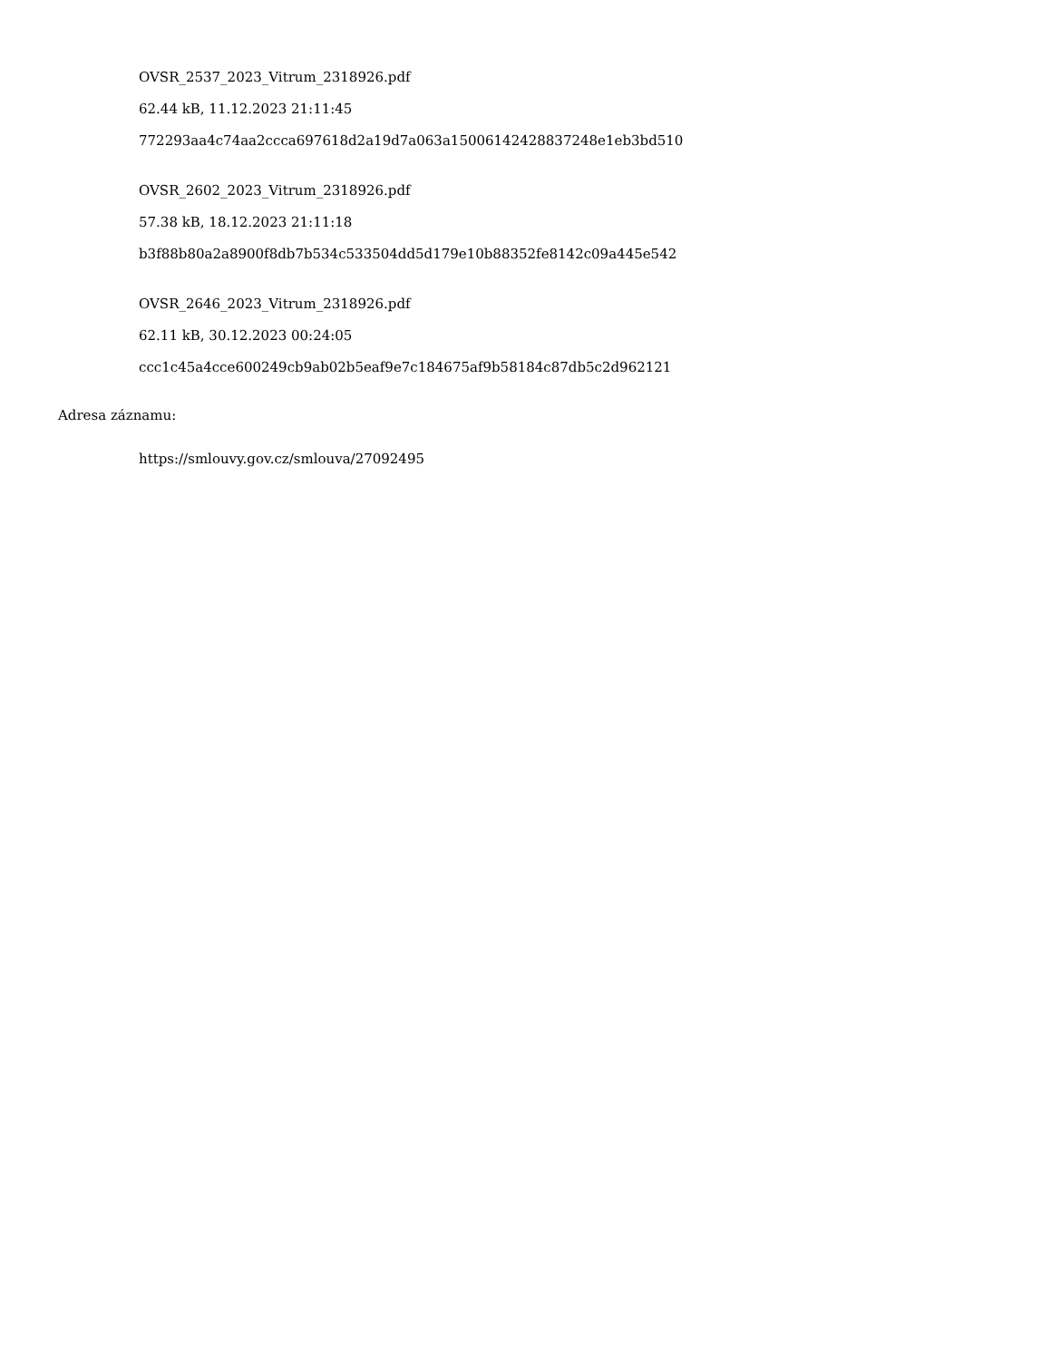OVSR_2537_2023_Vitrum_2318926.pdf
62.44 kB, 11.12.2023 21:11:45
772293aa4c74aa2ccca697618d2a19d7a063a15006142428837248e1eb3bd510
OVSR_2602_2023_Vitrum_2318926.pdf
57.38 kB, 18.12.2023 21:11:18
b3f88b80a2a8900f8db7b534c533504dd5d179e10b88352fe8142c09a445e542
OVSR_2646_2023_Vitrum_2318926.pdf
62.11 kB, 30.12.2023 00:24:05
ccc1c45a4cce600249cb9ab02b5eaf9e7c184675af9b58184c87db5c2d962121
Adresa záznamu:
https://smlouvy.gov.cz/smlouva/27092495